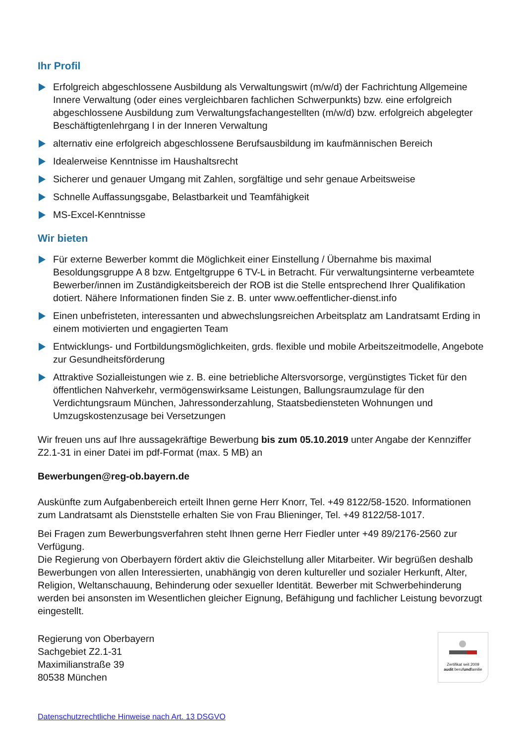Ihr Profil
Erfolgreich abgeschlossene Ausbildung als Verwaltungswirt (m/w/d) der Fachrichtung Allgemeine Innere Verwaltung (oder eines vergleichbaren fachlichen Schwerpunkts) bzw. eine erfolgreich abgeschlossene Ausbildung zum Verwaltungsfachangestellten (m/w/d) bzw. erfolgreich abgelegter Beschäftigtenlehrgang I in der Inneren Verwaltung
alternativ eine erfolgreich abgeschlossene Berufsausbildung im kaufmännischen Bereich
Idealerweise Kenntnisse im Haushaltsrecht
Sicherer und genauer Umgang mit Zahlen, sorgfältige und sehr genaue Arbeitsweise
Schnelle Auffassungsgabe, Belastbarkeit und Teamfähigkeit
MS-Excel-Kenntnisse
Wir bieten
Für externe Bewerber kommt die Möglichkeit einer Einstellung / Übernahme bis maximal Besoldungsgruppe A 8 bzw. Entgeltgruppe 6 TV-L in Betracht. Für verwaltungsinterne verbeamtete Bewerber/innen im Zuständigkeitsbereich der ROB ist die Stelle entsprechend Ihrer Qualifikation dotiert. Nähere Informationen finden Sie z. B. unter www.oeffentlicher-dienst.info
Einen unbefristeten, interessanten und abwechslungsreichen Arbeitsplatz am Landratsamt Erding in einem motivierten und engagierten Team
Entwicklungs- und Fortbildungsmöglichkeiten, grds. flexible und mobile Arbeitszeitmodelle, Angebote zur Gesundheitsförderung
Attraktive Sozialleistungen wie z. B. eine betriebliche Altersvorsorge, vergünstigtes Ticket für den öffentlichen Nahverkehr, vermögenswirksame Leistungen, Ballungsraumzulage für den Verdichtungsraum München, Jahressonderzahlung, Staatsbediensteten Wohnungen und Umzugskostenzusage bei Versetzungen
Wir freuen uns auf Ihre aussagekräftige Bewerbung bis zum 05.10.2019 unter Angabe der Kennziffer Z2.1-31 in einer Datei im pdf-Format (max. 5 MB) an
Bewerbungen@reg-ob.bayern.de
Auskünfte zum Aufgabenbereich erteilt Ihnen gerne Herr Knorr, Tel. +49 8122/58-1520. Informationen zum Landratsamt als Dienststelle erhalten Sie von Frau Blieninger, Tel. +49 8122/58-1017.
Bei Fragen zum Bewerbungsverfahren steht Ihnen gerne Herr Fiedler unter +49 89/2176-2560 zur Verfügung.
Die Regierung von Oberbayern fördert aktiv die Gleichstellung aller Mitarbeiter. Wir begrüßen deshalb Bewerbungen von allen Interessierten, unabhängig von deren kultureller und sozialer Herkunft, Alter, Religion, Weltanschauung, Behinderung oder sexueller Identität. Bewerber mit Schwerbehinderung werden bei ansonsten im Wesentlichen gleicher Eignung, Befähigung und fachlicher Leistung bevorzugt eingestellt.
Regierung von Oberbayern
Sachgebiet Z2.1-31
Maximilianstraße 39
80538 München
Zertifikat seit 2009
audit berufundfamilie
Datenschutzrechtliche Hinweise nach Art. 13 DSGVO